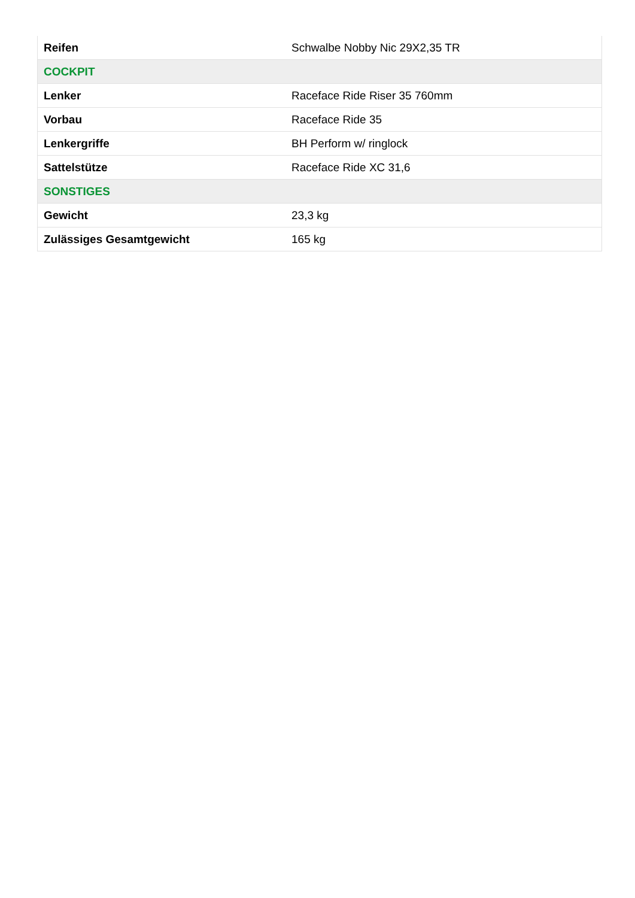| Reifen | Schwalbe Nobby Nic 29X2,35 TR |
| COCKPIT | |
| Lenker | Raceface Ride Riser 35 760mm |
| Vorbau | Raceface Ride 35 |
| Lenkergriffe | BH Perform w/ ringlock |
| Sattelstütze | Raceface Ride XC 31,6 |
| SONSTIGES | |
| Gewicht | 23,3 kg |
| Zulässiges Gesamtgewicht | 165 kg |